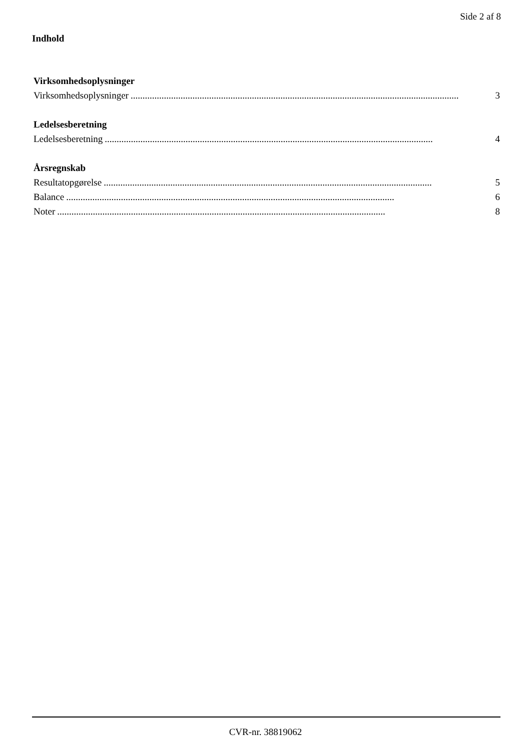Side 2 af 8
Indhold
Virksomhedsoplysninger
Virksomhedsoplysninger.......................................................................................................................................... 3
Ledelsesberetning
Ledelsesberetning.......................................................................................................................................... 4
Årsregnskab
Resultatopgørelse.......................................................................................................................................... 5
Balance.......................................................................................................................................... 6
Noter.......................................................................................................................................... 8
CVR-nr. 38819062